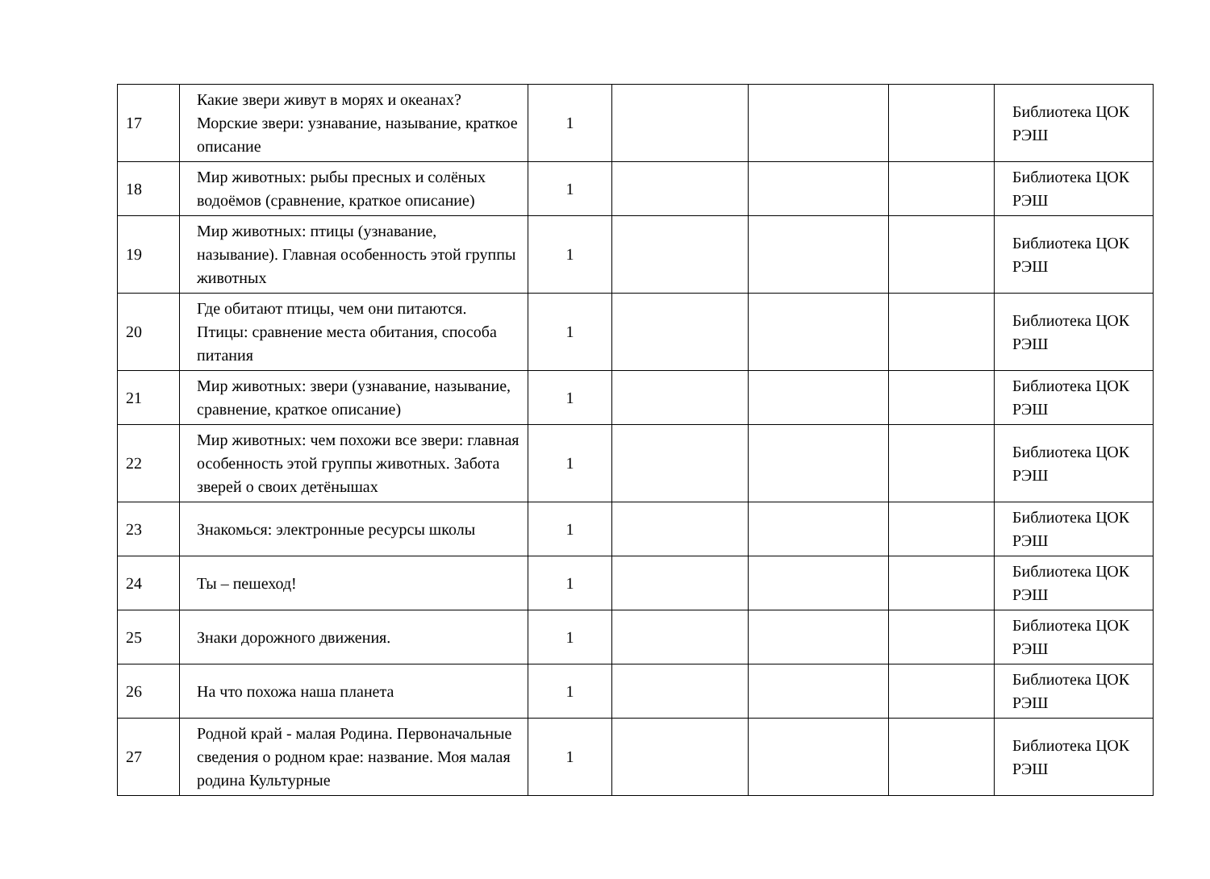| 17 | Какие звери живут в морях и океанах? Морские звери: узнавание, называние, краткое описание | 1 | | | | Библиотека ЦОК РЭШ |
| 18 | Мир животных: рыбы пресных и солёных водоёмов (сравнение, краткое описание) | 1 | | | | Библиотека ЦОК РЭШ |
| 19 | Мир животных: птицы (узнавание, называние). Главная особенность этой группы животных | 1 | | | | Библиотека ЦОК РЭШ |
| 20 | Где обитают птицы, чем они питаются. Птицы: сравнение места обитания, способа питания | 1 | | | | Библиотека ЦОК РЭШ |
| 21 | Мир животных: звери (узнавание, называние, сравнение, краткое описание) | 1 | | | | Библиотека ЦОК РЭШ |
| 22 | Мир животных: чем похожи все звери: главная особенность этой группы животных. Забота зверей о своих детёнышах | 1 | | | | Библиотека ЦОК РЭШ |
| 23 | Знакомься: электронные ресурсы школы | 1 | | | | Библиотека ЦОК РЭШ |
| 24 | Ты – пешеход! | 1 | | | | Библиотека ЦОК РЭШ |
| 25 | Знаки дорожного движения. | 1 | | | | Библиотека ЦОК РЭШ |
| 26 | На что похожа наша планета | 1 | | | | Библиотека ЦОК РЭШ |
| 27 | Родной край - малая Родина. Первоначальные сведения о родном крае: название. Моя малая родина Культурные | 1 | | | | Библиотека ЦОК РЭШ |